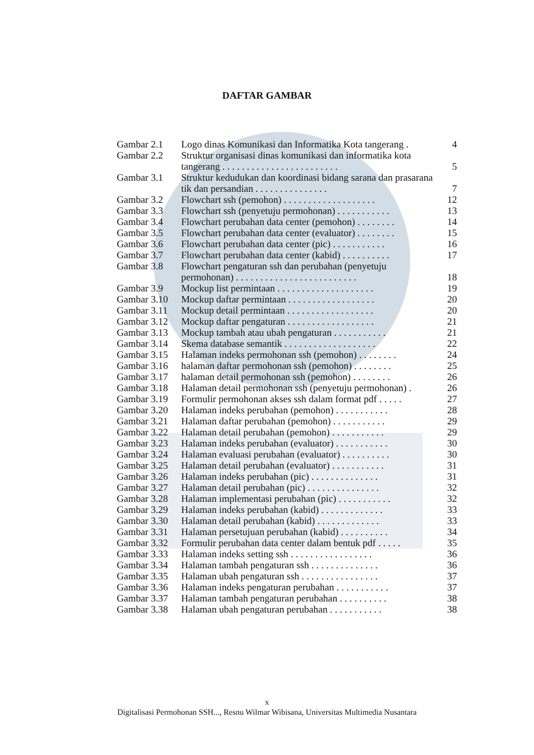DAFTAR GAMBAR
| Gambar 2.1 | Logo dinas Komunikasi dan Informatika Kota tangerang . | 4 |
| Gambar 2.2 | Struktur organisasi dinas komunikasi dan informatika kota tangerang . . . . . . . . . . . . . . . . . . . . . . . . | 5 |
| Gambar 3.1 | Struktur kedudukan dan koordinasi bidang sarana dan prasarana tik dan persandian . . . . . . . . . . . . . . . | 7 |
| Gambar 3.2 | Flowchart ssh (pemohon) . . . . . . . . . . . . . . . . . . . | 12 |
| Gambar 3.3 | Flowchart ssh (penyetuju permohonan) . . . . . . . . . . . | 13 |
| Gambar 3.4 | Flowchart perubahan data center (pemohon) . . . . . . . . | 14 |
| Gambar 3.5 | Flowchart perubahan data center (evaluator) . . . . . . . . | 15 |
| Gambar 3.6 | Flowchart perubahan data center (pic) . . . . . . . . . . . | 16 |
| Gambar 3.7 | Flowchart perubahan data center (kabid) . . . . . . . . . . | 17 |
| Gambar 3.8 | Flowchart pengaturan ssh dan perubahan (penyetuju permohonan) . . . . . . . . . . . . . . . . . . . . . . . . . | 18 |
| Gambar 3.9 | Mockup list permintaan . . . . . . . . . . . . . . . . . . . . | 19 |
| Gambar 3.10 | Mockup daftar permintaan . . . . . . . . . . . . . . . . . . | 20 |
| Gambar 3.11 | Mockup detail permintaan . . . . . . . . . . . . . . . . . . | 20 |
| Gambar 3.12 | Mockup daftar pengaturan . . . . . . . . . . . . . . . . . . | 21 |
| Gambar 3.13 | Mockup tambah atau ubah pengaturan . . . . . . . . . . . | 21 |
| Gambar 3.14 | Skema database semantik . . . . . . . . . . . . . . . . . . . | 22 |
| Gambar 3.15 | Halaman indeks permohonan ssh (pemohon) . . . . . . . . | 24 |
| Gambar 3.16 | halaman daftar permohonan ssh (pemohon) . . . . . . . . | 25 |
| Gambar 3.17 | halaman detail permohonan ssh (pemohon) . . . . . . . . | 26 |
| Gambar 3.18 | Halaman detail permohonan ssh (penyetuju permohonan) . | 26 |
| Gambar 3.19 | Formulir permohonan akses ssh dalam format pdf . . . . . | 27 |
| Gambar 3.20 | Halaman indeks perubahan (pemohon) . . . . . . . . . . . | 28 |
| Gambar 3.21 | Halaman daftar perubahan (pemohon) . . . . . . . . . . . | 29 |
| Gambar 3.22 | Halaman detail perubahan (pemohon) . . . . . . . . . . . | 29 |
| Gambar 3.23 | Halaman indeks perubahan (evaluator) . . . . . . . . . . . | 30 |
| Gambar 3.24 | Halaman evaluasi perubahan (evaluator) . . . . . . . . . . | 30 |
| Gambar 3.25 | Halaman detail perubahan (evaluator) . . . . . . . . . . . | 31 |
| Gambar 3.26 | Halaman indeks perubahan (pic) . . . . . . . . . . . . . . | 31 |
| Gambar 3.27 | Halaman detail perubahan (pic) . . . . . . . . . . . . . . . | 32 |
| Gambar 3.28 | Halaman implementasi perubahan (pic) . . . . . . . . . . . | 32 |
| Gambar 3.29 | Halaman indeks perubahan (kabid) . . . . . . . . . . . . . | 33 |
| Gambar 3.30 | Halaman detail perubahan (kabid) . . . . . . . . . . . . . | 33 |
| Gambar 3.31 | Halaman persetujuan perubahan (kabid) . . . . . . . . . . | 34 |
| Gambar 3.32 | Formulir perubahan data center dalam bentuk pdf . . . . . | 35 |
| Gambar 3.33 | Halaman indeks setting ssh . . . . . . . . . . . . . . . . . | 36 |
| Gambar 3.34 | Halaman tambah pengaturan ssh . . . . . . . . . . . . . . | 36 |
| Gambar 3.35 | Halaman ubah pengaturan ssh . . . . . . . . . . . . . . . . | 37 |
| Gambar 3.36 | Halaman indeks pengaturan perubahan . . . . . . . . . . . | 37 |
| Gambar 3.37 | Halaman tambah pengaturan perubahan . . . . . . . . . . | 38 |
| Gambar 3.38 | Halaman ubah pengaturan perubahan . . . . . . . . . . . | 38 |
x
Digitalisasi Permohonan SSH..., Resnu Wilmar Wibisana, Universitas Multimedia Nusantara